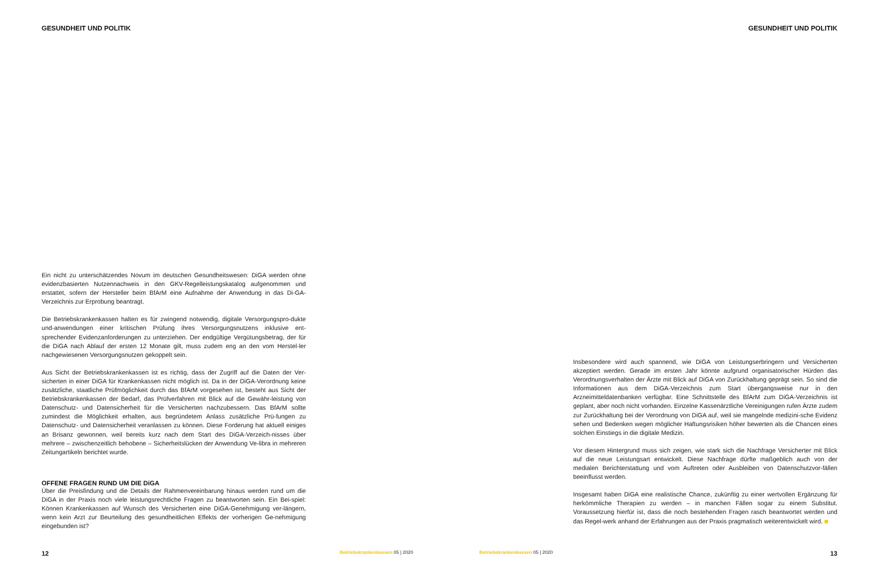GESUNDHEIT UND POLITIK
Ein nicht zu unterschätzendes Novum im deutschen Gesundheitswesen: DiGA werden ohne evidenzbasierten Nutzennachweis in den GKV-Regelleistungskatalog aufgenommen und erstattet, sofern der Hersteller beim BfArM eine Aufnahme der Anwendung in das Di-GA-Verzeichnis zur Erprobung beantragt.
Die Betriebskrankenkassen halten es für zwingend notwendig, digitale Versorgungspro-dukte und-anwendungen einer kritischen Prüfung ihres Versorgungsnutzens inklusive ent-sprechender Evidenzanforderungen zu unterziehen. Der endgültige Vergütungsbetrag, der für die DiGA nach Ablauf der ersten 12 Monate gilt, muss zudem eng an den vom Herstel-ler nachgewiesenen Versorgungsnutzen gekoppelt sein.
Aus Sicht der Betriebskrankenkassen ist es richtig, dass der Zugriff auf die Daten der Ver-sicherten in einer DiGA für Krankenkassen nicht möglich ist. Da in der DiGA-Verordnung keine zusätzliche, staatliche Prüfmöglichkeit durch das BfArM vorgesehen ist, besteht aus Sicht der Betriebskrankenkassen der Bedarf, das Prüfverfahren mit Blick auf die Gewähr-leistung von Datenschutz- und Datensicherheit für die Versicherten nachzubessern. Das BfArM sollte zumindest die Möglichkeit erhalten, aus begründetem Anlass zusätzliche Prü-fungen zu Datenschutz- und Datensicherheit veranlassen zu können. Diese Forderung hat aktuell einiges an Brisanz gewonnen, weil bereits kurz nach dem Start des DiGA-Verzeich-nisses über mehrere – zwischenzeitlich behobene – Sicherheitslücken der Anwendung Ve-libra in mehreren Zeitungartikeln berichtet wurde.
OFFENE FRAGEN RUND UM DIE DiGA
Über die Preisfindung und die Details der Rahmenvereinbarung hinaus werden rund um die DiGA in der Praxis noch viele leistungsrechtliche Fragen zu beantworten sein. Ein Bei-spiel: Können Krankenkassen auf Wunsch des Versicherten eine DiGA-Genehmigung ver-längern, wenn kein Arzt zur Beurteilung des gesundheitlichen Effekts der vorherigen Ge-nehmigung eingebunden ist?
12 Betriebskrankenkassen 05 | 2020
GESUNDHEIT UND POLITIK
Insbesondere wird auch spannend, wie DiGA von Leistungserbringern und Versicherten akzeptiert werden. Gerade im ersten Jahr könnte aufgrund organisatorischer Hürden das Verordnungsverhalten der Ärzte mit Blick auf DiGA von Zurückhaltung geprägt sein. So sind die Informationen aus dem DiGA-Verzeichnis zum Start übergangsweise nur in den Arzneimitteldatenbanken verfügbar. Eine Schnittstelle des BfArM zum DiGA-Verzeichnis ist geplant, aber noch nicht vorhanden. Einzelne Kassenärztliche Vereinigungen rufen Ärzte zudem zur Zurückhaltung bei der Verordnung von DiGA auf, weil sie mangelnde medizini-sche Evidenz sehen und Bedenken wegen möglicher Haftungsrisiken höher bewerten als die Chancen eines solchen Einstiegs in die digitale Medizin.
Vor diesem Hintergrund muss sich zeigen, wie stark sich die Nachfrage Versicherter mit Blick auf die neue Leistungsart entwickelt. Diese Nachfrage dürfte maßgeblich auch von der medialen Berichterstattung und vom Auftreten oder Ausbleiben von Datenschutzvor-fällen beeinflusst werden.
Insgesamt haben DiGA eine realistische Chance, zukünftig zu einer wertvollen Ergänzung für herkömmliche Therapien zu werden – in manchen Fällen sogar zu einem Substitut. Voraussetzung hierfür ist, dass die noch bestehenden Fragen rasch beantwortet werden und das Regel-werk anhand der Erfahrungen aus der Praxis pragmatisch weiterentwickelt wird.
Betriebskrankenkassen 05 | 2020 13